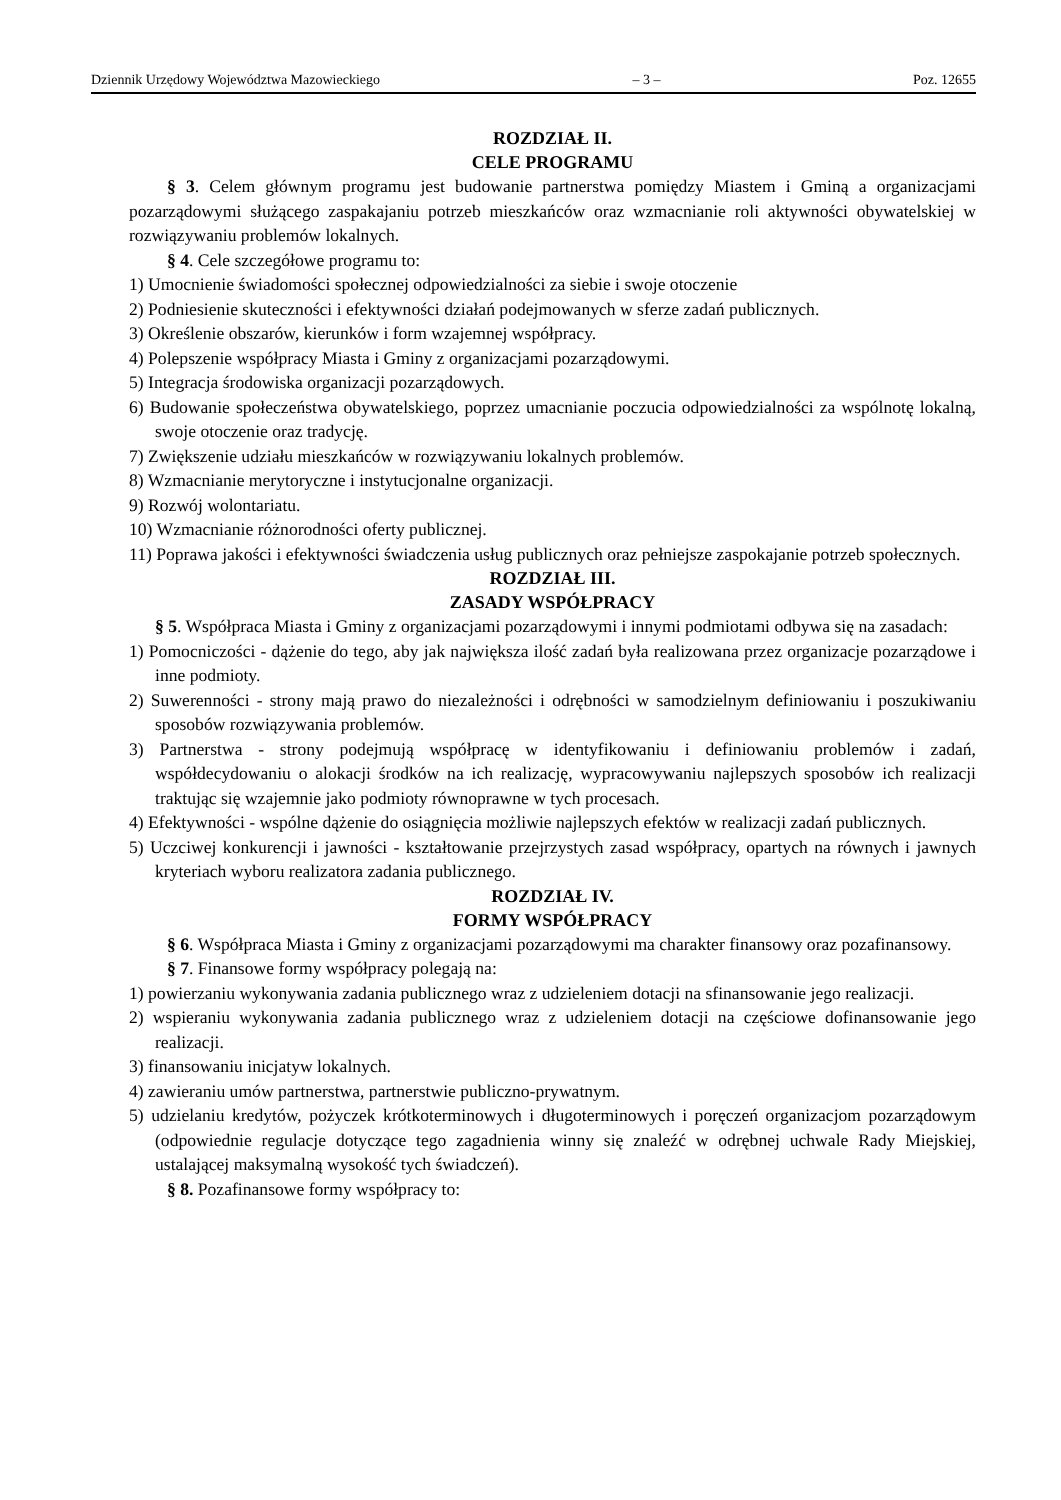Dziennik Urzędowy Województwa Mazowieckiego – 3 – Poz. 12655
ROZDZIAŁ II.
CELE PROGRAMU
§ 3. Celem głównym programu jest budowanie partnerstwa pomiędzy Miastem i Gminą a organizacjami pozarządowymi służącego zaspakajaniu potrzeb mieszkańców oraz wzmacnianie roli aktywności obywatelskiej w rozwiązywaniu problemów lokalnych.
§ 4. Cele szczegółowe programu to:
1) Umocnienie świadomości społecznej odpowiedzialności za siebie i swoje otoczenie
2) Podniesienie skuteczności i efektywności działań podejmowanych w sferze zadań publicznych.
3) Określenie obszarów, kierunków i form wzajemnej współpracy.
4) Polepszenie współpracy Miasta i Gminy z organizacjami pozarządowymi.
5) Integracja środowiska organizacji pozarządowych.
6) Budowanie społeczeństwa obywatelskiego, poprzez umacnianie poczucia odpowiedzialności za wspólnotę lokalną, swoje otoczenie oraz tradycję.
7) Zwiększenie udziału mieszkańców w rozwiązywaniu lokalnych problemów.
8) Wzmacnianie merytoryczne i instytucjonalne organizacji.
9) Rozwój wolontariatu.
10) Wzmacnianie różnorodności oferty publicznej.
11) Poprawa jakości i efektywności świadczenia usług publicznych oraz pełniejsze zaspokajanie potrzeb społecznych.
ROZDZIAŁ III.
ZASADY WSPÓŁPRACY
§ 5. Współpraca Miasta i Gminy z organizacjami pozarządowymi i innymi podmiotami odbywa się na zasadach:
1) Pomocniczości - dążenie do tego, aby jak największa ilość zadań była realizowana przez organizacje pozarządowe i inne podmioty.
2) Suwerenności - strony mają prawo do niezależności i odrębności w samodzielnym definiowaniu i poszukiwaniu sposobów rozwiązywania problemów.
3) Partnerstwa - strony podejmują współpracę w identyfikowaniu i definiowaniu problemów i zadań, współdecydowaniu o alokacji środków na ich realizację, wypracowywaniu najlepszych sposobów ich realizacji traktując się wzajemnie jako podmioty równoprawne w tych procesach.
4) Efektywności - wspólne dążenie do osiągnięcia możliwie najlepszych efektów w realizacji zadań publicznych.
5) Uczciwej konkurencji i jawności - kształtowanie przejrzystych zasad współpracy, opartych na równych i jawnych kryteriach wyboru realizatora zadania publicznego.
ROZDZIAŁ IV.
FORMY WSPÓŁPRACY
§ 6. Współpraca Miasta i Gminy z organizacjami pozarządowymi ma charakter finansowy oraz pozafinansowy.
§ 7. Finansowe formy współpracy polegają na:
1) powierzaniu wykonywania zadania publicznego wraz z udzieleniem dotacji na sfinansowanie jego realizacji.
2) wspieraniu wykonywania zadania publicznego wraz z udzieleniem dotacji na częściowe dofinansowanie jego realizacji.
3) finansowaniu inicjatyw lokalnych.
4) zawieraniu umów partnerstwa, partnerstwie publiczno-prywatnym.
5) udzielaniu kredytów, pożyczek krótkoterminowych i długoterminowych i poręczeń organizacjom pozarządowym (odpowiednie regulacje dotyczące tego zagadnienia winny się znaleźć w odrębnej uchwale Rady Miejskiej, ustalającej maksymalną wysokość tych świadczeń).
§ 8. Pozafinansowe formy współpracy to: